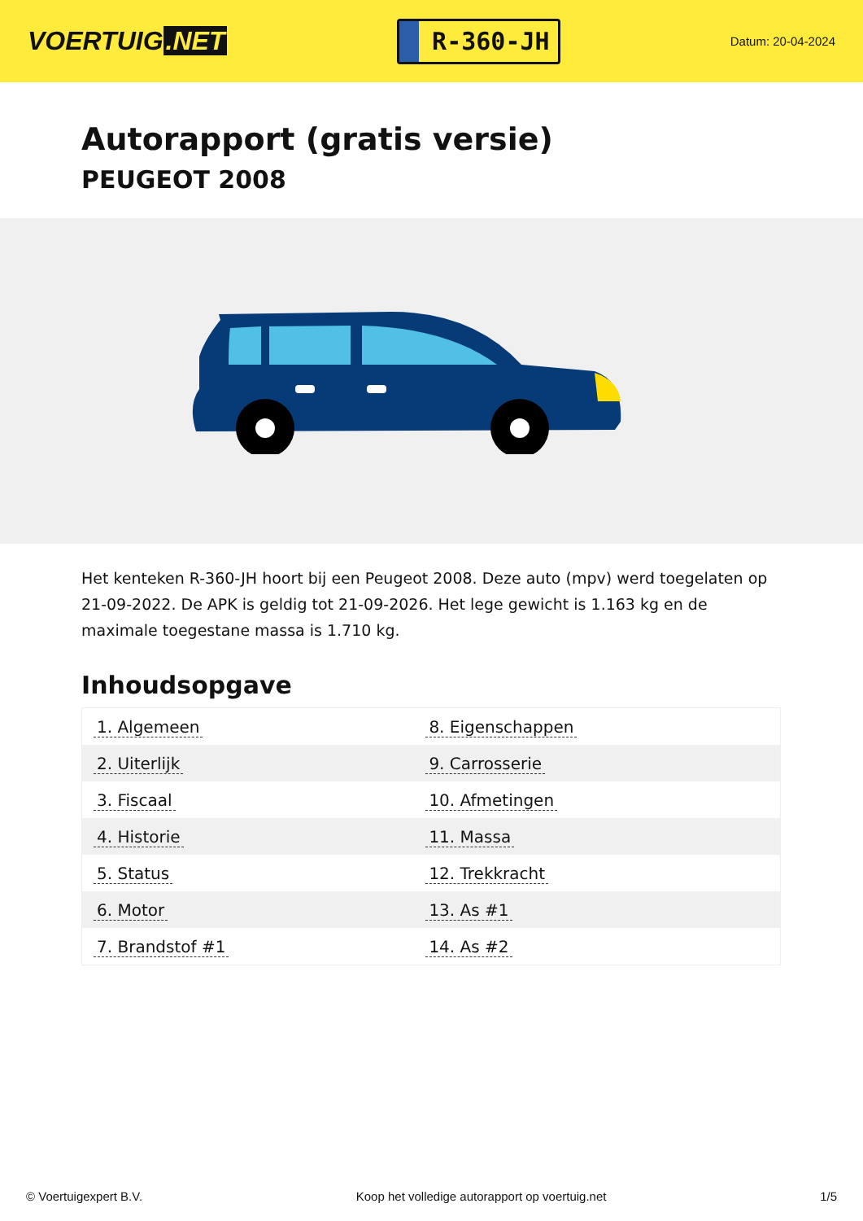VOERTUIG.NET
R-360-JH
Datum: 20-04-2024
Autorapport (gratis versie)
PEUGEOT 2008
Het kenteken R-360-JH hoort bij een Peugeot 2008. Deze auto (mpv) werd toegelaten op 21-09-2022. De APK is geldig tot 21-09-2026. Het lege gewicht is 1.163 kg en de maximale toegestane massa is 1.710 kg.
Inhoudsopgave
| 1. Algemeen | 8. Eigenschappen |
| 2. Uiterlijk | 9. Carrosserie |
| 3. Fiscaal | 10. Afmetingen |
| 4. Historie | 11. Massa |
| 5. Status | 12. Trekkracht |
| 6. Motor | 13. As #1 |
| 7. Brandstof #1 | 14. As #2 |
© Voertuigexpert B.V. Koop het volledige autorapport op voertuig.net 1/5